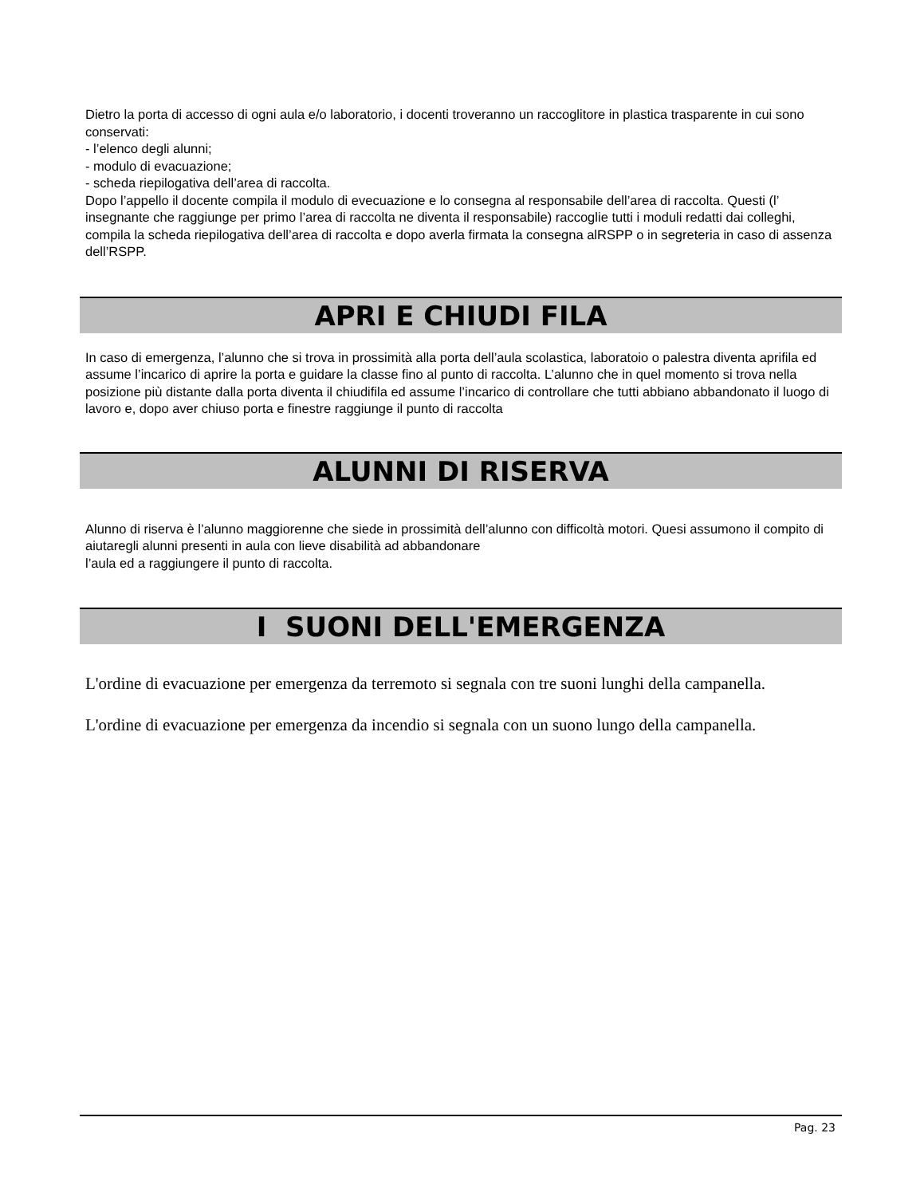Dietro la porta di accesso di ogni aula e/o laboratorio, i docenti troveranno un raccoglitore in plastica trasparente in cui sono conservati:
- l’elenco degli alunni;
- modulo di evacuazione;
- scheda riepilogativa dell’area di raccolta.
Dopo l’appello il docente compila il modulo di evecuazione e lo consegna al responsabile dell’area di raccolta. Questi (l’ insegnante che raggiunge per primo l’area di raccolta ne diventa il responsabile) raccoglie tutti i moduli redatti dai colleghi, compila la scheda riepilogativa dell’area di raccolta e dopo averla firmata la consegna alRSPP o in segreteria in caso di assenza dell’RSPP.
APRI E CHIUDI FILA
In caso di emergenza, l’alunno che si trova in prossimità alla porta dell’aula scolastica, laboratoio o palestra diventa aprifila ed assume l’incarico di aprire la porta e guidare la classe fino al punto di raccolta. L’alunno che in quel momento si trova nella posizione più distante dalla porta diventa il chiudifila ed assume l’incarico di controllare che tutti abbiano abbandonato il luogo di lavoro e, dopo aver chiuso porta e finestre raggiunge il punto di raccolta
ALUNNI DI RISERVA
Alunno di riserva è l’alunno maggiorenne che siede in prossimità dell’alunno con difficoltà motori. Quesi assumono il compito di aiutaregli alunni presenti in aula con lieve disabilità ad abbandonare
l’aula ed a raggiungere il punto di raccolta.
I SUONI DELL'EMERGENZA
L'ordine di evacuazione per emergenza da terremoto si segnala con tre suoni lunghi della campanella.
L'ordine di evacuazione per emergenza da incendio si segnala con un suono lungo della campanella.
Pag. 23